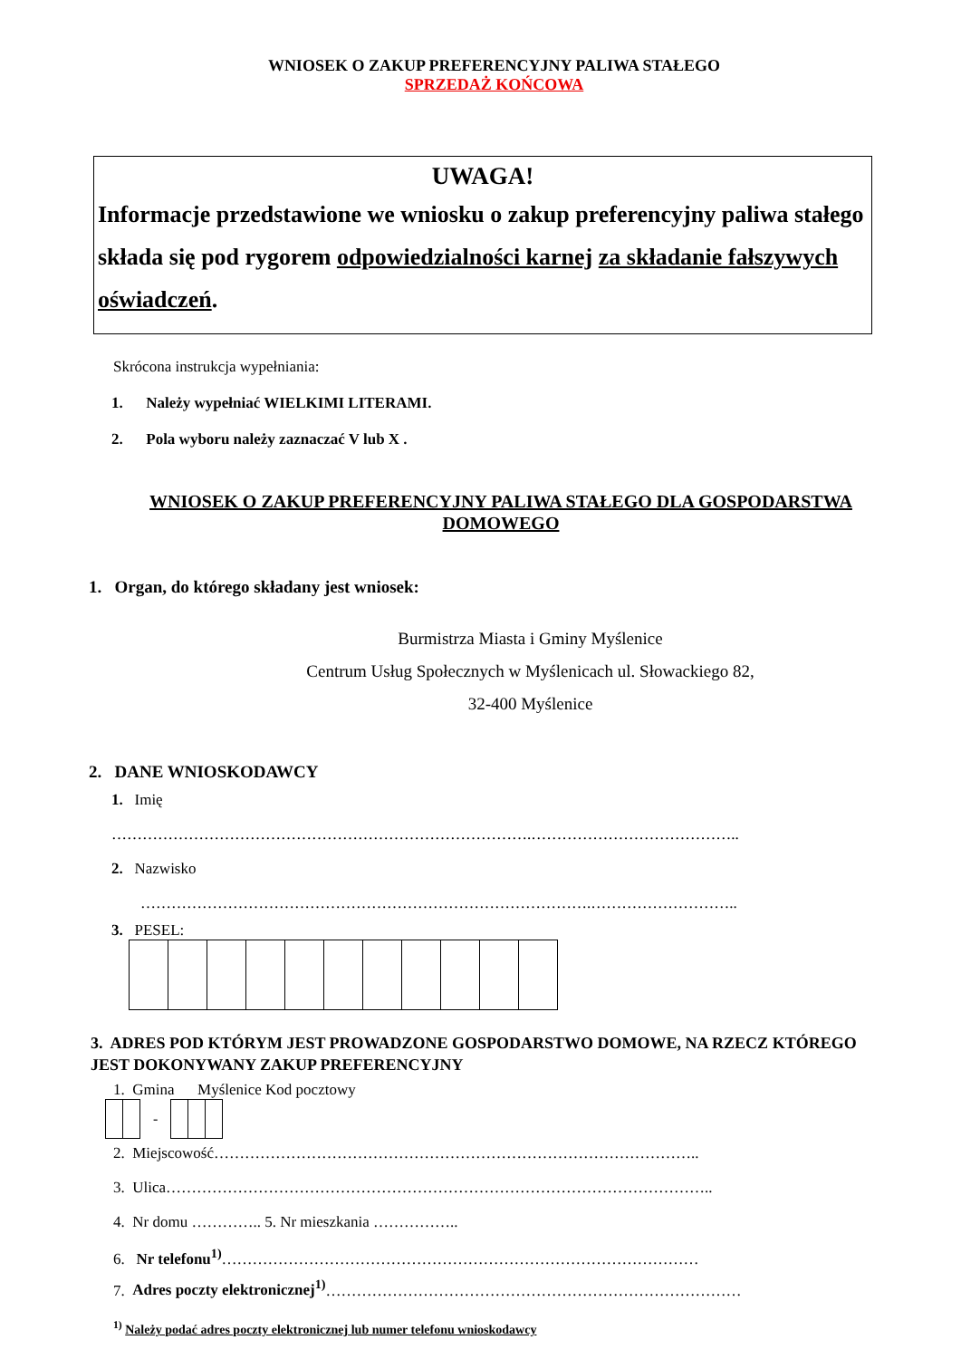WNIOSEK O ZAKUP PREFERENCYJNY PALIWA STAŁEGO
SPRZEDAŻ KOŃCOWA
UWAGA!
Informacje przedstawione we wniosku o zakup preferencyjny paliwa stałego składa się pod rygorem odpowiedzialności karnej za składanie fałszywych oświadczeń.
Skrócona instrukcja wypełniania:
1. Należy wypełniać WIELKIMI LITERAMI.
2. Pola wyboru należy zaznaczać V lub X .
WNIOSEK O ZAKUP PREFERENCYJNY PALIWA STAŁEGO DLA GOSPODARSTWA DOMOWEGO
1. Organ, do którego składany jest wniosek:
Burmistrza Miasta i Gminy Myślenice
Centrum Usług Społecznych w Myślenicach ul. Słowackiego 82,
32-400 Myślenice
2. DANE WNIOSKODAWCY
1. Imię
……………………………………………………………………….…………………………………..
2. Nazwisko
…………………………………………………………………………….………………………..
3. PESEL:
3. ADRES POD KTÓRYM JEST PROWADZONE GOSPODARSTWO DOMOWE, NA RZECZ KTÓREGO JEST DOKONYWANY ZAKUP PREFERENCYJNY
1. Gmina Myślenice Kod pocztowy
-
2. Miejscowość…………………………………………………………………………………..
3. Ulica……………………………………………………………………………………………..
4. Nr domu ………….. 5. Nr mieszkania ……………..
6. Nr telefonu<sup>1)</sup>…………………………………………………………………………………
7. Adres poczty elektronicznej<sup>1)</sup>………………………………………………………………………
<sup>1)</sup> Należy podać adres poczty elektronicznej lub numer telefonu wnioskodawcy